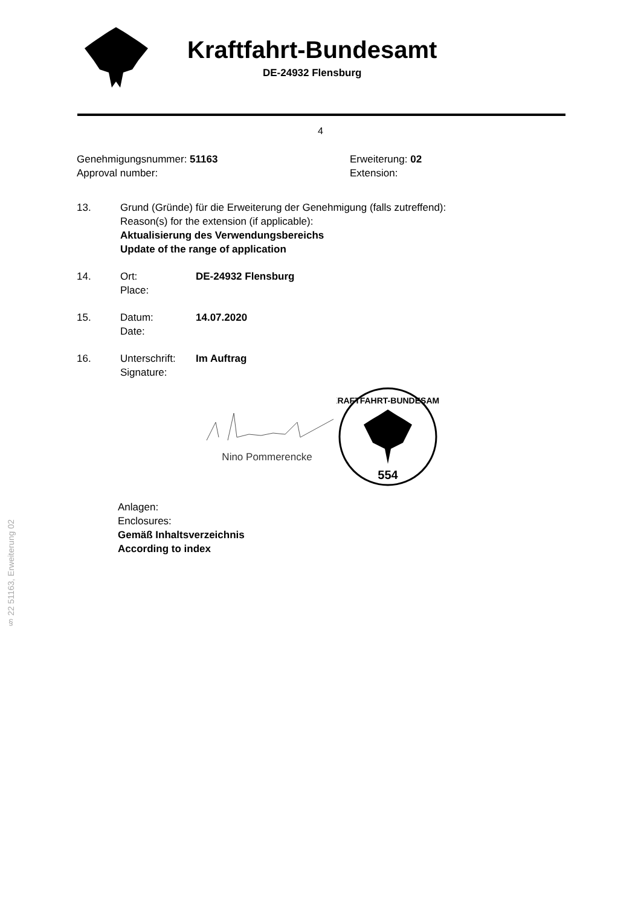Kraftfahrt-Bundesamt
DE-24932 Flensburg
4
Genehmigungsnummer: 51163
Approval number:
Erweiterung: 02
Extension:
13. Grund (Gründe) für die Erweiterung der Genehmigung (falls zutreffend):
Reason(s) for the extension (if applicable):
Aktualisierung des Verwendungsbereichs
Update of the range of application
14. Ort:
Place:
DE-24932 Flensburg
15. Datum:
Date:
14.07.2020
16. Unterschrift:
Signature:
Im Auftrag
Nino Pommerencke
KRAFTFAHRT-BUNDESAMT
554
Anlagen:
Enclosures:
Gemäß Inhaltsverzeichnis
According to index
§ 22 51163, Erweiterung 02